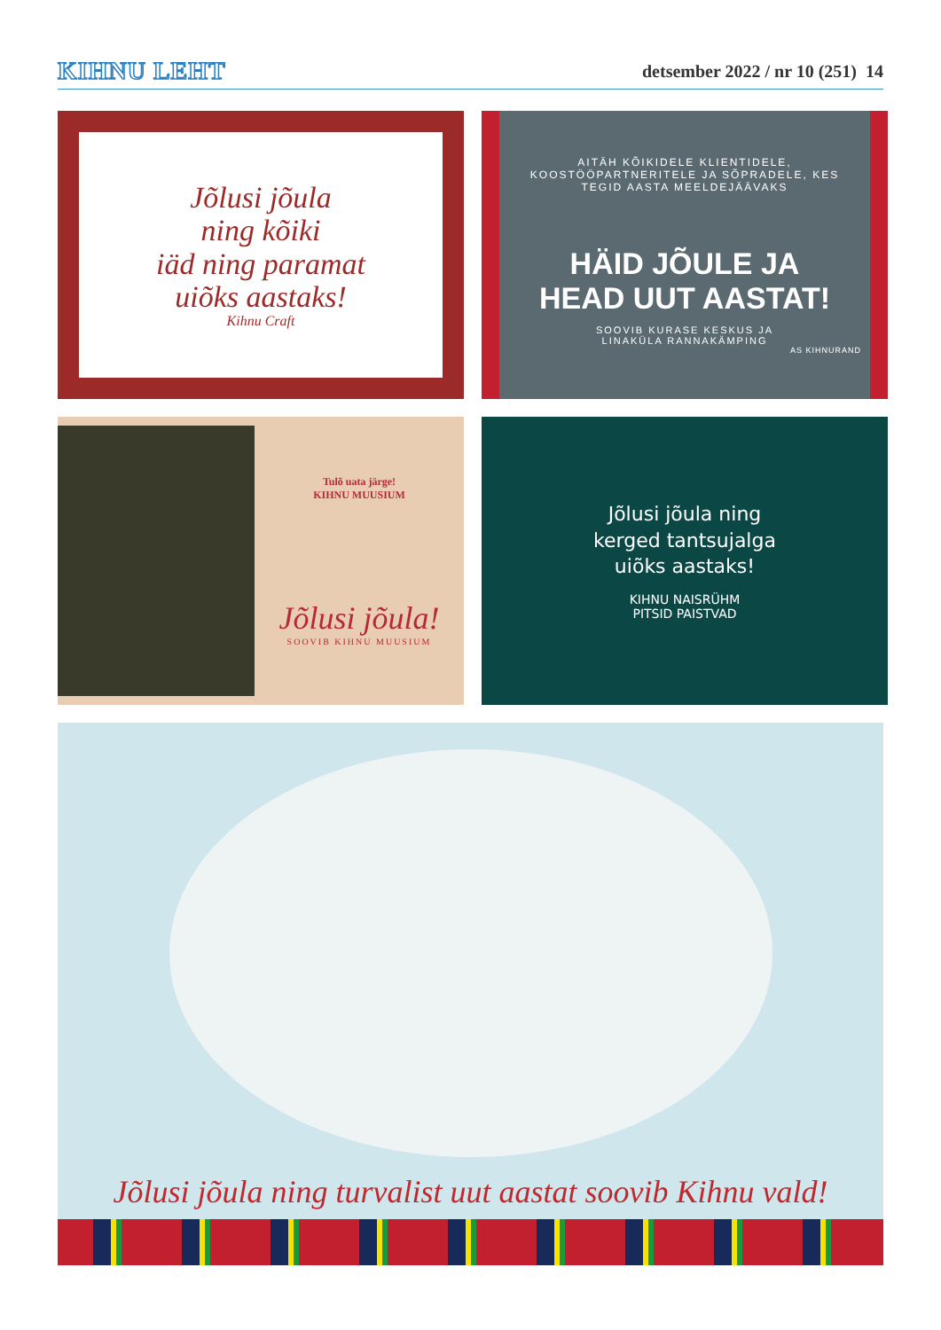KIHNU LEHT
detsember 2022 / nr 10 (251) 14
Jõlusi jõula
ning kõiki
iäd ning paramat
uiõks aastaks!
Kihnu Craft
AITÄH KÕIKIDELE KLIENTIDELE,
KOOSTÖÖPARTNERITELE JA SÕPRADELE, KES
TEGID AASTA MEELDEJÄÄVAKS
HÄID JÕULE JA
HEAD UUT AASTAT!
SOOVIB KURASE KESKUS JA
LINAKÜLA RANNAKÄMPING
AS KIHNURAND
Tulõ uata järge!
KIHNU MUUSIUM
Jõlusi jõula!
SOOVIB KIHNU MUUSIUM
Jõlusi jõula ning
kerged tantsujalga
uiõks aastaks!
KIHNU NAISRÜHM
PITSID PAISTVAD
Jõlusi jõula ning turvalist uut aastat soovib Kihnu vald!